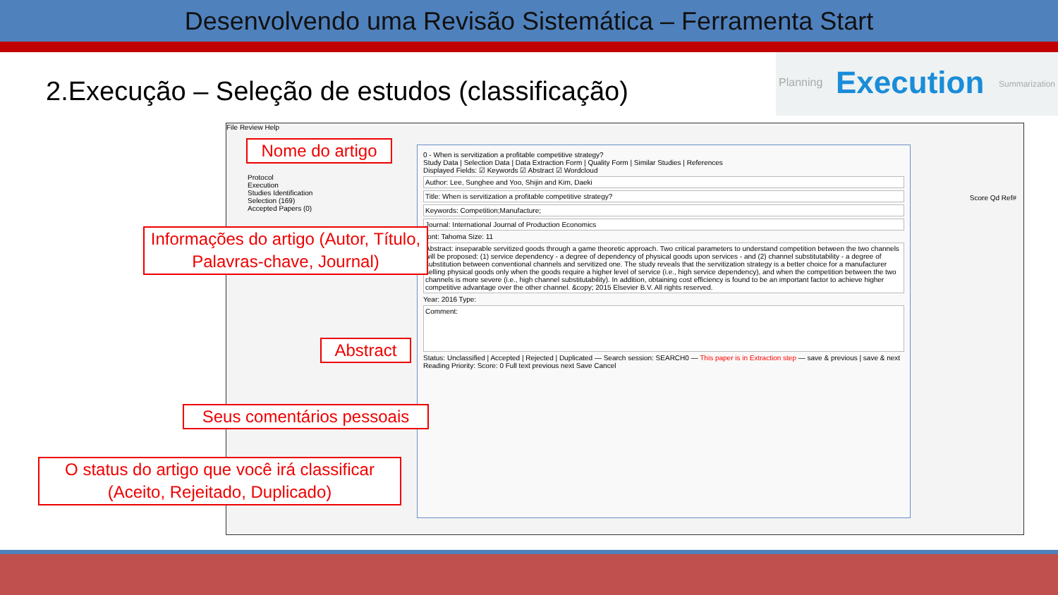Desenvolvendo uma Revisão Sistemática – Ferramenta Start
2.Execução – Seleção de estudos (classificação)
Planning Execution Summarization
File Review Help
Protocol
Execution
Studies Identification
Selection (169)
Accepted Papers (0)
0 - When is servitization a profitable competitive strategy?
Study Data | Selection Data | Data Extraction Form | Quality Form | Similar Studies | References
Displayed Fields: ☑ Keywords ☑ Abstract ☑ Wordcloud
Author: Lee, Sunghee and Yoo, Shijin and Kim, Daeki
Title: When is servitization a profitable competitive strategy?
Keywords: Competition;Manufacture;
Journal: International Journal of Production Economics
Font: Tahoma Size: 11
Abstract: inseparable servitized goods through a game theoretic approach. Two critical parameters to understand competition between the two channels will be proposed: (1) service dependency - a degree of dependency of physical goods upon services - and (2) channel substitutability - a degree of substitution between conventional channels and servitized one. The study reveals that the servitization strategy is a better choice for a manufacturer selling physical goods only when the goods require a higher level of service (i.e., high service dependency), and when the competition between the two channels is more severe (i.e., high channel substitutability). In addition, obtaining cost efficiency is found to be an important factor to achieve higher competitive advantage over the other channel. &copy; 2015 Elsevier B.V. All rights reserved.
Year: 2016 Type:
Comment:
Status: Unclassified | Accepted | Rejected | Duplicated — Search session: SEARCH0 — This paper is in Extraction step — save & previous | save & next
Reading Priority: Score: 0 Full text previous next Save Cancel
Score Qd Ref#
Nome do artigo
Informações do artigo (Autor, Título, Palavras-chave, Journal)
Abstract
Seus comentários pessoais
O status do artigo que você irá classificar (Aceito, Rejeitado, Duplicado)